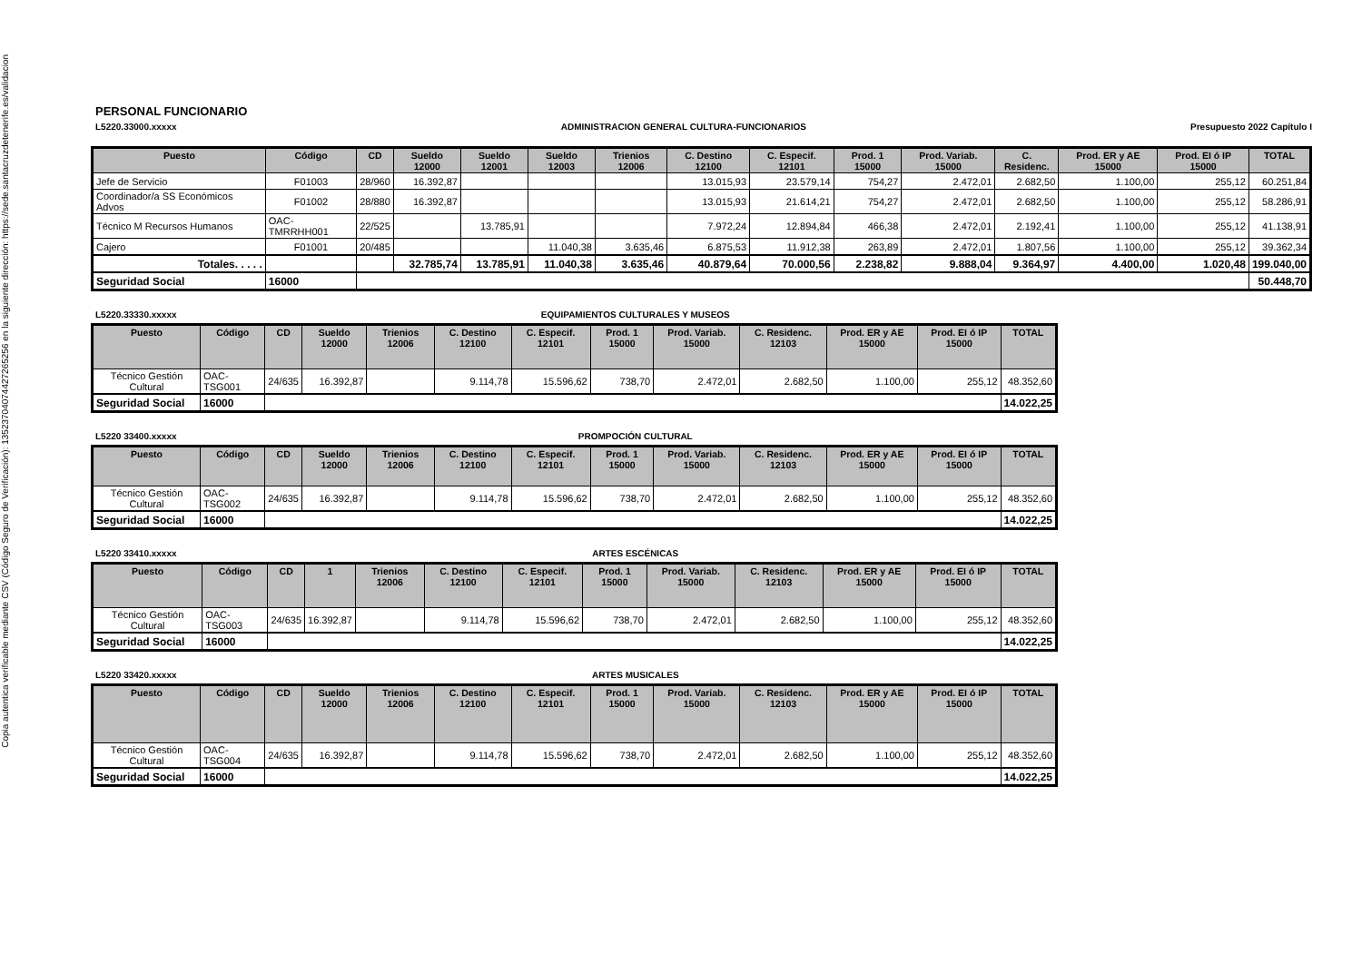Copia autentica verificable mediante CSV (Código Seguro de Verificación): 13523704074427265256 en la siguiente dirección: https://sede.santacruzdetenerife.es/validacion
PERSONAL FUNCIONARIO
L5220.33000.xxxxx ADMINISTRACION GENERAL CULTURA-FUNCIONARIOS Presupuesto 2022 Capítulo I
| Puesto | Código | CD | Sueldo 12000 | Sueldo 12001 | Sueldo 12003 | Trienios 12006 | C. Destino 12100 | C. Especif. 12101 | Prod. 1 15000 | Prod. Variab. 15000 | C. Residenc. | Prod. ER y AE 15000 | Prod. EI ó IP 15000 | TOTAL |
| --- | --- | --- | --- | --- | --- | --- | --- | --- | --- | --- | --- | --- | --- | --- |
| Jefe de Servicio | F01003 | 28/960 | 16.392,87 | | | | 13.015,93 | 23.579,14 | 754,27 | 2.472,01 | 2.682,50 | 1.100,00 | 255,12 | 60.251,84 |
| Coordinador/a SS Económicos Advos | F01002 | 28/880 | 16.392,87 | | | | 13.015,93 | 21.614,21 | 754,27 | 2.472,01 | 2.682,50 | 1.100,00 | 255,12 | 58.286,91 |
| Técnico M Recursos Humanos | OAC-TMRRHH001 | 22/525 | | 13.785,91 | | | 7.972,24 | 12.894,84 | 466,38 | 2.472,01 | 2.192,41 | 1.100,00 | 255,12 | 41.138,91 |
| Cajero | F01001 | 20/485 | | | 11.040,38 | 3.635,46 | 6.875,53 | 11.912,38 | 263,89 | 2.472,01 | 1.807,56 | 1.100,00 | 255,12 | 39.362,34 |
| Totales. . . . . | | | 32.785,74 | 13.785,91 | 11.040,38 | 3.635,46 | 40.879,64 | 70.000,56 | 2.238,82 | 9.888,04 | 9.364,97 | 4.400,00 | 1.020,48 | 199.040,00 |
| Seguridad Social | 16000 | | | | | | | | | | | | | 50.448,70 |
L5220.33330.xxxxx EQUIPAMIENTOS CULTURALES Y MUSEOS
| Puesto | Código | CD | Sueldo 12000 | Trienios 12006 | C. Destino 12100 | C. Especif. 12101 | Prod. 1 15000 | Prod. Variab. 15000 | C. Residenc. 12103 | Prod. ER y AE 15000 | Prod. EI ó IP 15000 | TOTAL |
| --- | --- | --- | --- | --- | --- | --- | --- | --- | --- | --- | --- | --- |
| Técnico Gestión Cultural | OAC-TSG001 | 24/635 | 16.392,87 | | 9.114,78 | 15.596,62 | 738,70 | 2.472,01 | 2.682,50 | 1.100,00 | 255,12 | 48.352,60 |
| Seguridad Social | 16000 | | | | | | | | | | | 14.022,25 |
L5220 33400.xxxxx PROMPOCIÓN CULTURAL
| Puesto | Código | CD | Sueldo 12000 | Trienios 12006 | C. Destino 12100 | C. Especif. 12101 | Prod. 1 15000 | Prod. Variab. 15000 | C. Residenc. 12103 | Prod. ER y AE 15000 | Prod. EI ó IP 15000 | TOTAL |
| --- | --- | --- | --- | --- | --- | --- | --- | --- | --- | --- | --- | --- |
| Técnico Gestión Cultural | OAC-TSG002 | 24/635 | 16.392,87 | | 9.114,78 | 15.596,62 | 738,70 | 2.472,01 | 2.682,50 | 1.100,00 | 255,12 | 48.352,60 |
| Seguridad Social | 16000 | | | | | | | | | | | 14.022,25 |
L5220 33410.xxxxx ARTES ESCÉNICAS
| Puesto | Código | CD | 1 | Trienios 12006 | C. Destino 12100 | C. Especif. 12101 | Prod. 1 15000 | Prod. Variab. 15000 | C. Residenc. 12103 | Prod. ER y AE 15000 | Prod. EI ó IP 15000 | TOTAL |
| --- | --- | --- | --- | --- | --- | --- | --- | --- | --- | --- | --- | --- |
| Técnico Gestión Cultural | OAC-TSG003 | 24/635 | 16.392,87 | | 9.114,78 | 15.596,62 | 738,70 | 2.472,01 | 2.682,50 | 1.100,00 | 255,12 | 48.352,60 |
| Seguridad Social | 16000 | | | | | | | | | | | 14.022,25 |
L5220 33420.xxxxx ARTES MUSICALES
| Puesto | Código | CD | Sueldo 12000 | Trienios 12006 | C. Destino 12100 | C. Especif. 12101 | Prod. 1 15000 | Prod. Variab. 15000 | C. Residenc. 12103 | Prod. ER y AE 15000 | Prod. EI ó IP 15000 | TOTAL |
| --- | --- | --- | --- | --- | --- | --- | --- | --- | --- | --- | --- | --- |
| Técnico Gestión Cultural | OAC-TSG004 | 24/635 | 16.392,87 | | 9.114,78 | 15.596,62 | 738,70 | 2.472,01 | 2.682,50 | 1.100,00 | 255,12 | 48.352,60 |
| Seguridad Social | 16000 | | | | | | | | | | | 14.022,25 |